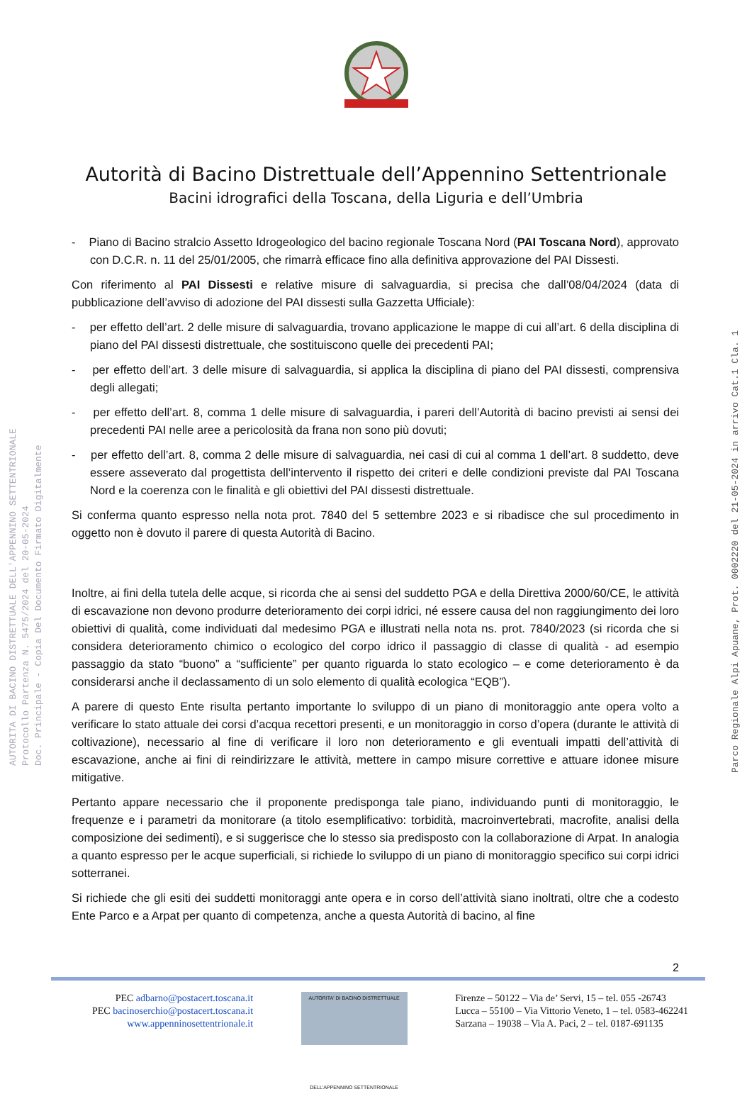AUTORITA DI BACINO DISTRETTUALE DELL'APPENNINO SETTENTRIONALE
Protocollo Partenza N. 5475/2024 del 20-05-2024
Doc. Principale - Copia Del Documento Firmato Digitalmente
Parco Regionale Alpi Apuane, Prot. 0002220 del 21-05-2024 in arrivo Cat.1 Cla. 1
Autorità di Bacino Distrettuale dell’Appennino Settentrionale
Bacini idrografici della Toscana, della Liguria e dell’Umbria
- Piano di Bacino stralcio Assetto Idrogeologico del bacino regionale Toscana Nord (PAI Toscana Nord), approvato con D.C.R. n. 11 del 25/01/2005, che rimarrà efficace fino alla definitiva approvazione del PAI Dissesti.
Con riferimento al PAI Dissesti e relative misure di salvaguardia, si precisa che dall’08/04/2024 (data di pubblicazione dell’avviso di adozione del PAI dissesti sulla Gazzetta Ufficiale):
- per effetto dell’art. 2 delle misure di salvaguardia, trovano applicazione le mappe di cui all’art. 6 della disciplina di piano del PAI dissesti distrettuale, che sostituiscono quelle dei precedenti PAI;
- per effetto dell’art. 3 delle misure di salvaguardia, si applica la disciplina di piano del PAI dissesti, comprensiva degli allegati;
- per effetto dell’art. 8, comma 1 delle misure di salvaguardia, i pareri dell’Autorità di bacino previsti ai sensi dei precedenti PAI nelle aree a pericolosità da frana non sono più dovuti;
- per effetto dell’art. 8, comma 2 delle misure di salvaguardia, nei casi di cui al comma 1 dell’art. 8 suddetto, deve essere asseverato dal progettista dell’intervento il rispetto dei criteri e delle condizioni previste dal PAI Toscana Nord e la coerenza con le finalità e gli obiettivi del PAI dissesti distrettuale.
Si conferma quanto espresso nella nota prot. 7840 del 5 settembre 2023 e si ribadisce che sul procedimento in oggetto non è dovuto il parere di questa Autorità di Bacino.
Inoltre, ai fini della tutela delle acque, si ricorda che ai sensi del suddetto PGA e della Direttiva 2000/60/CE, le attività di escavazione non devono produrre deterioramento dei corpi idrici, né essere causa del non raggiungimento dei loro obiettivi di qualità, come individuati dal medesimo PGA e illustrati nella nota ns. prot. 7840/2023 (si ricorda che si considera deterioramento chimico o ecologico del corpo idrico il passaggio di classe di qualità - ad esempio passaggio da stato “buono” a “sufficiente” per quanto riguarda lo stato ecologico – e come deterioramento è da considerarsi anche il declassamento di un solo elemento di qualità ecologica “EQB”).
A parere di questo Ente risulta pertanto importante lo sviluppo di un piano di monitoraggio ante opera volto a verificare lo stato attuale dei corsi d’acqua recettori presenti, e un monitoraggio in corso d’opera (durante le attività di coltivazione), necessario al fine di verificare il loro non deterioramento e gli eventuali impatti dell’attività di escavazione, anche ai fini di reindirizzare le attività, mettere in campo misure correttive e attuare idonee misure mitigative.
Pertanto appare necessario che il proponente predisponga tale piano, individuando punti di monitoraggio, le frequenze e i parametri da monitorare (a titolo esemplificativo: torbidità, macroinvertebrati, macrofite, analisi della composizione dei sedimenti), e si suggerisce che lo stesso sia predisposto con la collaborazione di Arpat. In analogia a quanto espresso per le acque superficiali, si richiede lo sviluppo di un piano di monitoraggio specifico sui corpi idrici sotterranei.
Si richiede che gli esiti dei suddetti monitoraggi ante opera e in corso dell’attività siano inoltrati, oltre che a codesto Ente Parco e a Arpat per quanto di competenza, anche a questa Autorità di bacino, al fine
2
PEC adbarno@postacert.toscana.it
PEC bacinoserchio@postacert.toscana.it
www.appenninosettentrionale.it
AUTORITA' DI BACINO DISTRETTUALE
DELL'APPENNINO SETTENTRIONALE
Firenze – 50122 – Via de’ Servi, 15 – tel. 055 -26743
Lucca – 55100 – Via Vittorio Veneto, 1 – tel. 0583-462241
Sarzana – 19038 – Via A. Paci, 2 – tel. 0187-691135